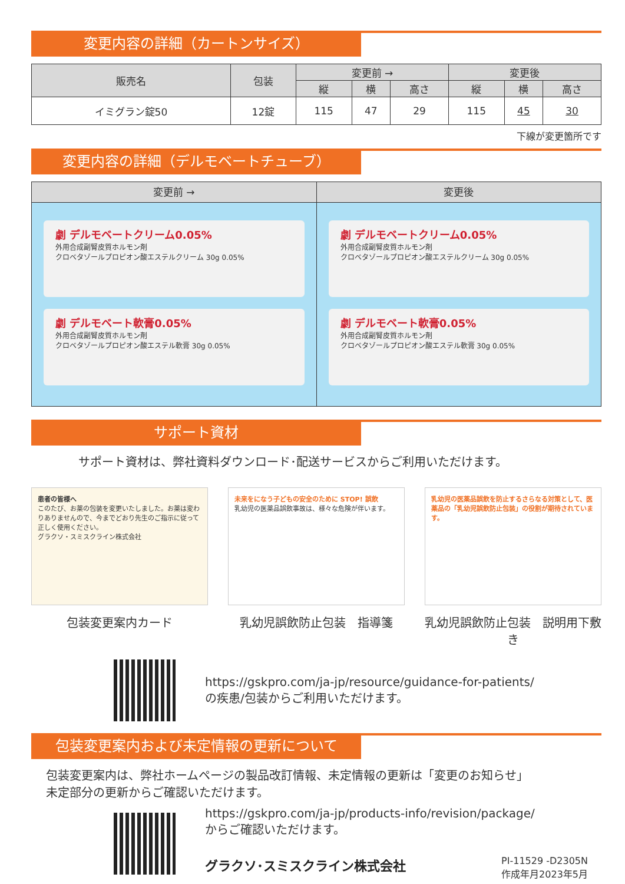変更内容の詳細（カートンサイズ）
| 販売名 | 包装 | 変更前 → | | | 変更後 | | |
| --- | --- | --- | --- | --- | --- | --- | --- |
| | | 縦 | 横 | 高さ | 縦 | 横 | 高さ |
| イミグラン錠50 | 12錠 | 115 | 47 | 29 | 115 | 45 | 30 |
下線が変更箇所です
変更内容の詳細（デルモベートチューブ）
変更前 →
劇 デルモベートクリーム0.05%
外用合成副腎皮質ホルモン剤
クロベタゾールプロピオン酸エステルクリーム 30g 0.05%
劇 デルモベート軟膏0.05%
外用合成副腎皮質ホルモン剤
クロベタゾールプロピオン酸エステル軟膏 30g 0.05%
変更後
劇 デルモベートクリーム0.05%
外用合成副腎皮質ホルモン剤
クロベタゾールプロピオン酸エステルクリーム 30g 0.05%
劇 デルモベート軟膏0.05%
外用合成副腎皮質ホルモン剤
クロベタゾールプロピオン酸エステル軟膏 30g 0.05%
サポート資材
サポート資材は、弊社資料ダウンロード･配送サービスからご利用いただけます。
患者の皆様へ
このたび、お薬の包装を変更いたしました。お薬は変わりありませんので、今までどおり先生のご指示に従って正しく使用ください。
グラクソ・スミスクライン株式会社
包装変更案内カード
未来をになう子どもの安全のために STOP! 誤飲
乳幼児の医薬品誤飲事故は、様々な危険が伴います。
乳幼児誤飲防止包装　指導箋
乳幼児の医薬品誤飲を防止するさらなる対策として、医薬品の「乳幼児誤飲防止包装」の役割が期待されています。
乳幼児誤飲防止包装　説明用下敷き
https://gskpro.com/ja-jp/resource/guidance-for-patients/
の疾患/包装からご利用いただけます。
包装変更案内および未定情報の更新について
包装変更案内は、弊社ホームページの製品改訂情報、未定情報の更新は「変更のお知らせ」
未定部分の更新からご確認いただけます。
https://gskpro.com/ja-jp/products-info/revision/package/
からご確認いただけます。
グラクソ･スミスクライン株式会社 PI-11529 -D2305N
作成年月2023年5月